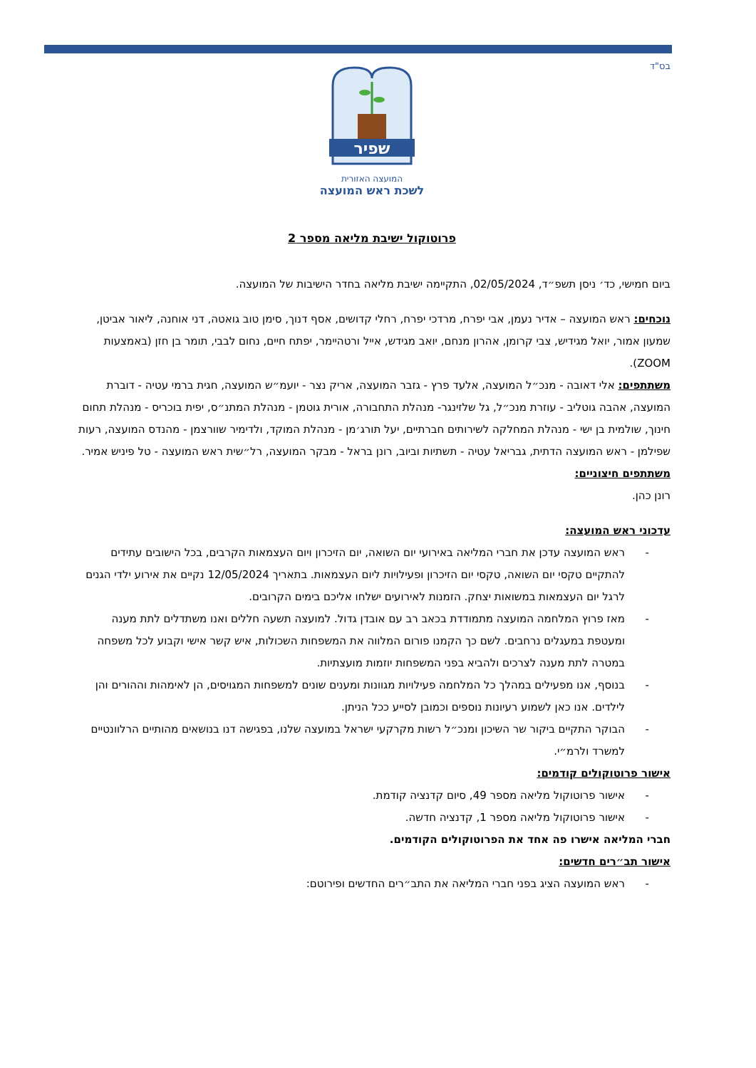בס"ד
שפיר
המועצה האזורית
לשכת ראש המועצה
פרוטוקול ישיבת מליאה מספר 2
ביום חמישי, כד׳ ניסן תשפ״ד, 02/05/2024, התקיימה ישיבת מליאה בחדר הישיבות של המועצה.
נוכחים: ראש המועצה – אדיר נעמן, אבי יפרח, מרדכי יפרח, רחלי קדושים, אסף דנוך, סימן טוב גואטה, דני אוחנה, ליאור אביטן, שמעון אמור, יואל מגידיש, צבי קרומן, אהרון מנחם, יואב מגידש, אייל ורטהיימר, יפתח חיים, נחום לבבי, תומר בן חזן (באמצעות ZOOM).
משתתפים: אלי דאובה - מנכ״ל המועצה, אלעד פרץ - גזבר המועצה, אריק נצר - יועמ״ש המועצה, חגית ברמי עטיה - דוברת המועצה, אהבה גוטליב - עוזרת מנכ״ל, גל שלזינגר- מנהלת התחבורה, אורית גוטמן - מנהלת המתנ״ס, יפית בוכריס - מנהלת תחום חינוך, שולמית בן ישי - מנהלת המחלקה לשירותים חברתיים, יעל תורג׳מן - מנהלת המוקד, ולדימיר שוורצמן - מהנדס המועצה, רעות שפילמן - ראש המועצה הדתית, גבריאל עטיה - תשתיות וביוב, רונן בראל - מבקר המועצה, רל״שית ראש המועצה - טל פיניש אמיר.
משתתפים חיצוניים:
רונן כהן.
עדכוני ראש המועצה:
- ראש המועצה עדכן את חברי המליאה באירועי יום השואה, יום הזיכרון ויום העצמאות הקרבים, בכל הישובים עתידים להתקיים טקסי יום השואה, טקסי יום הזיכרון ופעילויות ליום העצמאות. בתאריך 12/05/2024 נקיים את אירוע ילדי הגנים לרגל יום העצמאות במשואות יצחק. הזמנות לאירועים ישלחו אליכם בימים הקרובים.
- מאז פרוץ המלחמה המועצה מתמודדת בכאב רב עם אובדן גדול. למועצה תשעה חללים ואנו משתדלים לתת מענה ומעטפת במעגלים נרחבים. לשם כך הקמנו פורום המלווה את המשפחות השכולות, איש קשר אישי וקבוע לכל משפחה במטרה לתת מענה לצרכים ולהביא בפני המשפחות יוזמות מועצתיות.
- בנוסף, אנו מפעילים במהלך כל המלחמה פעילויות מגוונות ומענים שונים למשפחות המגויסים, הן לאימהות וההורים והן לילדים. אנו כאן לשמוע רעיונות נוספים וכמובן לסייע ככל הניתן.
- הבוקר התקיים ביקור שר השיכון ומנכ״ל רשות מקרקעי ישראל במועצה שלנו, בפגישה דנו בנושאים מהותיים הרלוונטיים למשרד ולרמ״י.
אישור פרוטוקולים קודמים:
- אישור פרוטוקול מליאה מספר 49, סיום קדנציה קודמת.
- אישור פרוטוקול מליאה מספר 1, קדנציה חדשה.
חברי המליאה אישרו פה אחד את הפרוטוקולים הקודמים.
אישור תב״רים חדשים:
- ראש המועצה הציג בפני חברי המליאה את התב״רים החדשים ופירוטם: